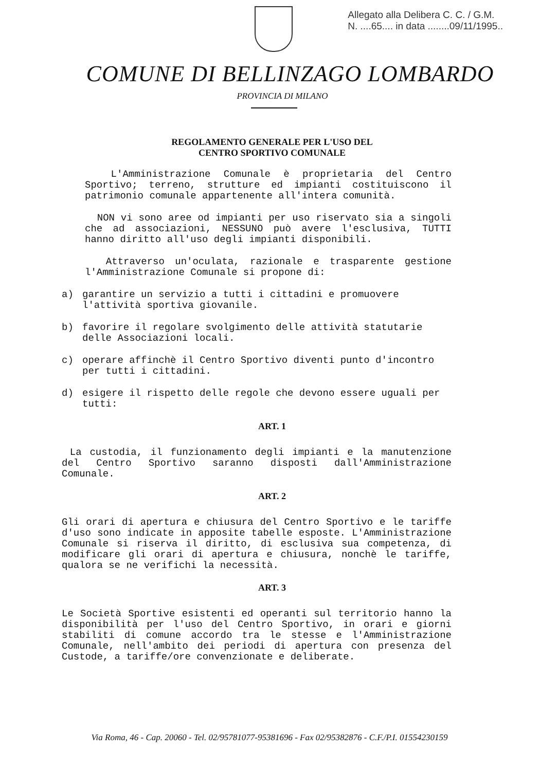Allegato alla Delibera C. C. / G.M.
N. ....65.... in data ........09/11/1995..
COMUNE DI BELLINZAGO LOMBARDO
PROVINCIA DI MILANO
REGOLAMENTO GENERALE PER L'USO DEL
CENTRO SPORTIVO COMUNALE
L'Amministrazione Comunale è proprietaria del Centro Sportivo; terreno, strutture ed impianti costituiscono il patrimonio comunale appartenente all'intera comunità.
NON vi sono aree od impianti per uso riservato sia a singoli che ad associazioni, NESSUNO può avere l'esclusiva, TUTTI hanno diritto all'uso degli impianti disponibili.
Attraverso un'oculata, razionale e trasparente gestione l'Amministrazione Comunale si propone di:
a) garantire un servizio a tutti i cittadini e promuovere l'attività sportiva giovanile.
b) favorire il regolare svolgimento delle attività statutarie delle Associazioni locali.
c) operare affinchè il Centro Sportivo diventi punto d'incontro per tutti i cittadini.
d) esigere il rispetto delle regole che devono essere uguali per tutti:
ART. 1
La custodia, il funzionamento degli impianti e la manutenzione del Centro Sportivo saranno disposti dall'Amministrazione Comunale.
ART. 2
Gli orari di apertura e chiusura del Centro Sportivo e le tariffe d'uso sono indicate in apposite tabelle esposte. L'Amministrazione Comunale si riserva il diritto, di esclusiva sua competenza, di modificare gli orari di apertura e chiusura, nonchè le tariffe, qualora se ne verifichi la necessità.
ART. 3
Le Società Sportive esistenti ed operanti sul territorio hanno la disponibilità per l'uso del Centro Sportivo, in orari e giorni stabiliti di comune accordo tra le stesse e l'Amministrazione Comunale, nell'ambito dei periodi di apertura con presenza del Custode, a tariffe/ore convenzionate e deliberate.
Via Roma, 46 - Cap. 20060 - Tel. 02/95781077-95381696 - Fax 02/95382876 - C.F./P.I. 01554230159